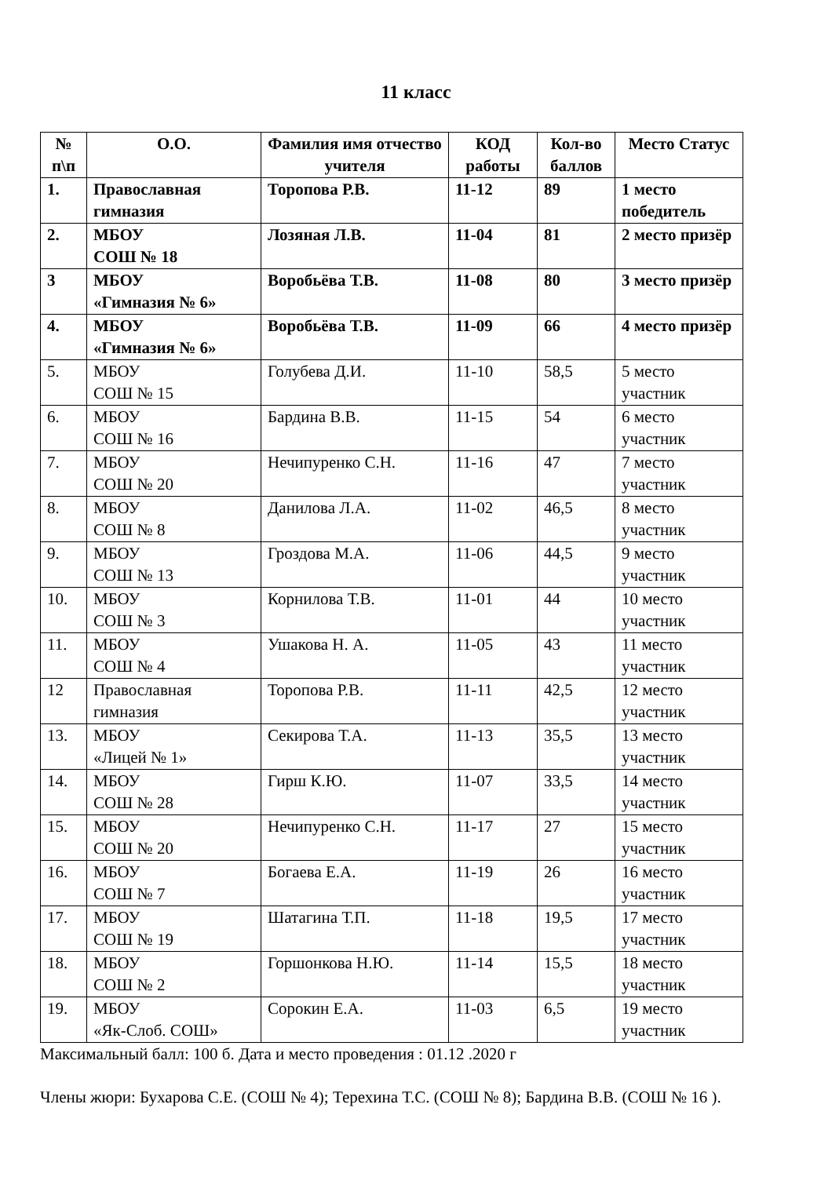11 класс
| № п\п | О.О. | Фамилия имя отчество учителя | КОД работы | Кол-во баллов | Место Статус |
| --- | --- | --- | --- | --- | --- |
| 1. | Православная гимназия | Торопова Р.В. | 11-12 | 89 | 1 место победитель |
| 2. | МБОУ СОШ № 18 | Лозяная Л.В. | 11-04 | 81 | 2 место призёр |
| 3 | МБОУ «Гимназия № 6» | Воробьёва Т.В. | 11-08 | 80 | 3 место призёр |
| 4. | МБОУ «Гимназия № 6» | Воробьёва Т.В. | 11-09 | 66 | 4 место призёр |
| 5. | МБОУ СОШ № 15 | Голубева Д.И. | 11-10 | 58,5 | 5 место участник |
| 6. | МБОУ СОШ № 16 | Бардина В.В. | 11-15 | 54 | 6 место участник |
| 7. | МБОУ СОШ № 20 | Нечипуренко С.Н. | 11-16 | 47 | 7 место участник |
| 8. | МБОУ СОШ № 8 | Данилова Л.А. | 11-02 | 46,5 | 8 место участник |
| 9. | МБОУ СОШ № 13 | Гроздова М.А. | 11-06 | 44,5 | 9 место участник |
| 10. | МБОУ СОШ № 3 | Корнилова Т.В. | 11-01 | 44 | 10 место участник |
| 11. | МБОУ СОШ № 4 | Ушакова Н. А. | 11-05 | 43 | 11 место участник |
| 12 | Православная гимназия | Торопова Р.В. | 11-11 | 42,5 | 12 место участник |
| 13. | МБОУ «Лицей № 1» | Секирова Т.А. | 11-13 | 35,5 | 13 место участник |
| 14. | МБОУ СОШ № 28 | Гирш К.Ю. | 11-07 | 33,5 | 14 место участник |
| 15. | МБОУ СОШ № 20 | Нечипуренко С.Н. | 11-17 | 27 | 15 место участник |
| 16. | МБОУ СОШ № 7 | Богаева Е.А. | 11-19 | 26 | 16 место участник |
| 17. | МБОУ СОШ № 19 | Шатагина Т.П. | 11-18 | 19,5 | 17 место участник |
| 18. | МБОУ СОШ № 2 | Горшонкова Н.Ю. | 11-14 | 15,5 | 18 место участник |
| 19. | МБОУ «Як-Слоб. СОШ» | Сорокин Е.А. | 11-03 | 6,5 | 19 место участник |
Максимальный балл: 100 б. Дата и место проведения : 01.12 .2020 г
Члены жюри: Бухарова С.Е. (СОШ № 4); Терехина Т.С. (СОШ № 8); Бардина В.В. (СОШ № 16 ).